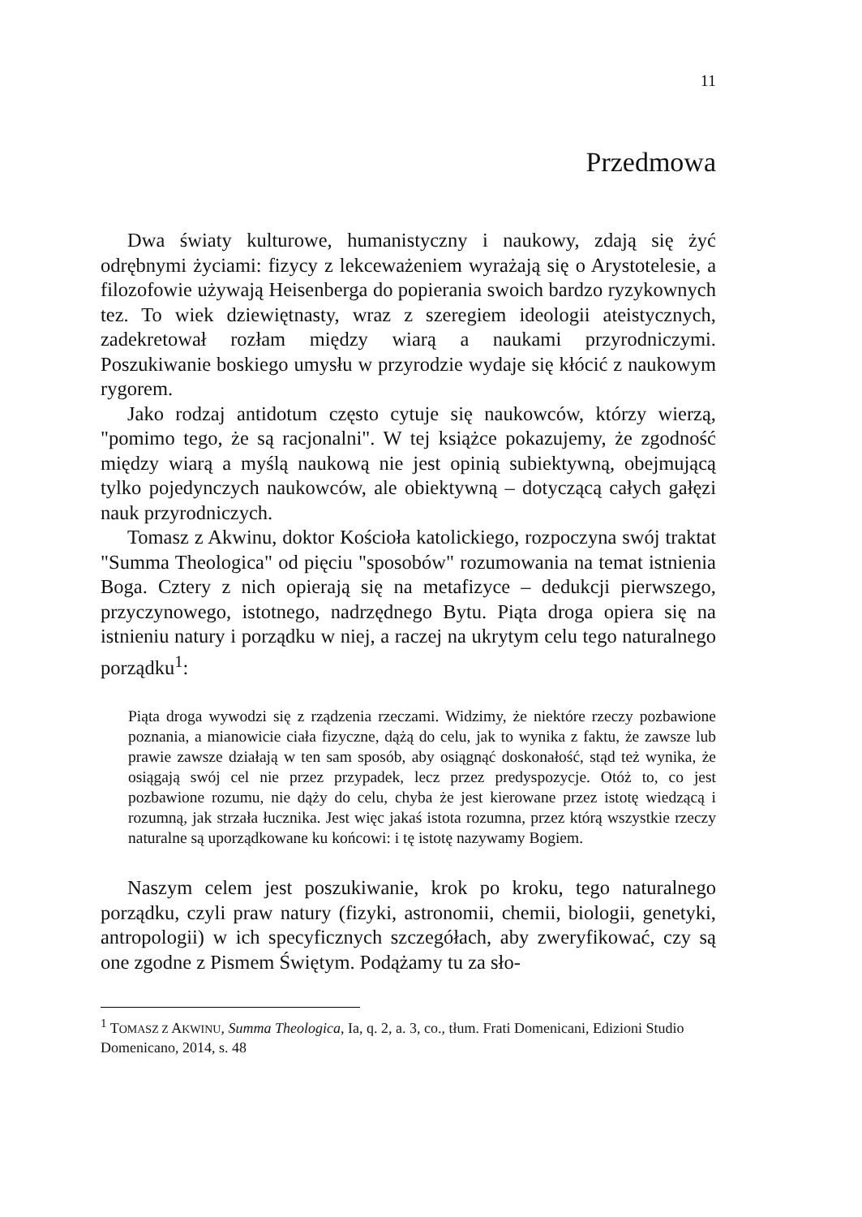11
Przedmowa
Dwa światy kulturowe, humanistyczny i naukowy, zdają się żyć odrębnymi życiami: fizycy z lekceważeniem wyrażają się o Arystotelesie, a filozofowie używają Heisenberga do popierania swoich bardzo ryzykownych tez. To wiek dziewiętnasty, wraz z szeregiem ideologii ateistycznych, zadekretował rozłam między wiarą a naukami przyrodniczymi. Poszukiwanie boskiego umysłu w przyrodzie wydaje się kłócić z naukowym rygorem.
Jako rodzaj antidotum często cytuje się naukowców, którzy wierzą, "pomimo tego, że są racjonalni". W tej książce pokazujemy, że zgodność między wiarą a myślą naukową nie jest opinią subiektywną, obejmującą tylko pojedynczych naukowców, ale obiektywną – dotyczącą całych gałęzi nauk przyrodniczych.
Tomasz z Akwinu, doktor Kościoła katolickiego, rozpoczyna swój traktat "Summa Theologica" od pięciu "sposobów" rozumowania na temat istnienia Boga. Cztery z nich opierają się na metafizyce – dedukcji pierwszego, przyczynowego, istotnego, nadrzędnego Bytu. Piąta droga opiera się na istnieniu natury i porządku w niej, a raczej na ukrytym celu tego naturalnego porządku<sup>1</sup>:
Piąta droga wywodzi się z rządzenia rzeczami. Widzimy, że niektóre rzeczy pozbawione poznania, a mianowicie ciała fizyczne, dążą do celu, jak to wynika z faktu, że zawsze lub prawie zawsze działają w ten sam sposób, aby osiągnąć doskonałość, stąd też wynika, że osiągają swój cel nie przez przypadek, lecz przez predyspozycje. Otóż to, co jest pozbawione rozumu, nie dąży do celu, chyba że jest kierowane przez istotę wiedzącą i rozumną, jak strzała łucznika. Jest więc jakaś istota rozumna, przez którą wszystkie rzeczy naturalne są uporządkowane ku końcowi: i tę istotę nazywamy Bogiem.
Naszym celem jest poszukiwanie, krok po kroku, tego naturalnego porządku, czyli praw natury (fizyki, astronomii, chemii, biologii, genetyki, antropologii) w ich specyficznych szczegółach, aby zweryfikować, czy są one zgodne z Pismem Świętym. Podążamy tu za sło-
<sup>1</sup> TOMASZ Z AKWINU, Summa Theologica, Ia, q. 2, a. 3, co., tłum. Frati Domenicani, Edizioni Studio Domenicano, 2014, s. 48